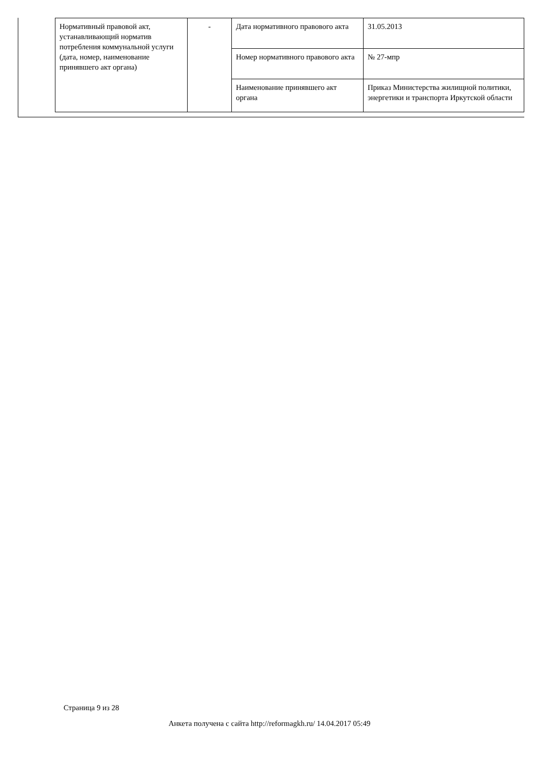| Нормативный правовой акт, устанавливающий норматив потребления коммунальной услуги (дата, номер, наименование принявшего акт органа) | - | Дата нормативного правового акта | 31.05.2013 |
| | | Номер нормативного правового акта | № 27-мпр |
| | | Наименование принявшего акт органа | Приказ Министерства жилищной политики, энергетики и транспорта Иркутской области |
Страница 9 из 28
Анкета получена с сайта http://reformagkh.ru/ 14.04.2017 05:49